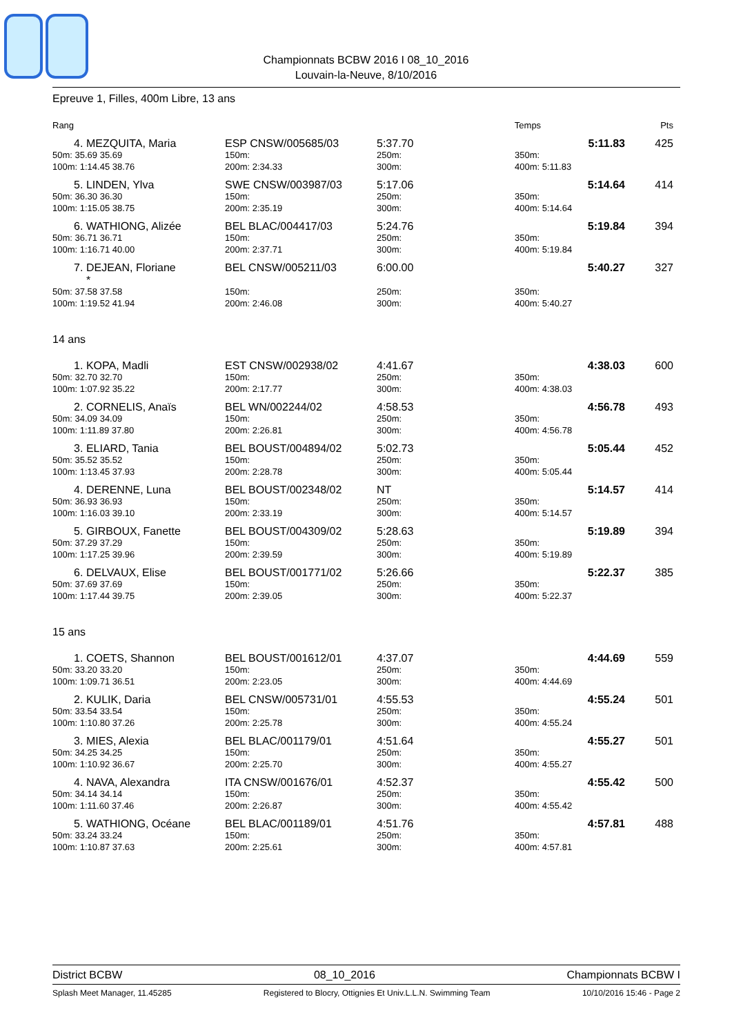Championnats BCBW 2016 I 08_10_2016
Louvain-la-Neuve, 8/10/2016
Epreuve 1, Filles, 400m Libre, 13 ans
| Rang | | Temps | Pts |
| 4. MEZQUITA, Maria | ESP CNSW/005685/03 | 5:37.70 | 5:11.83 | 425 |
| 50m: 35.69 35.69 | 150m: | 250m: | 350m: | |
| 100m: 1:14.45 38.76 | 200m: 2:34.33 | 300m: | 400m: 5:11.83 | |
| 5. LINDEN, Ylva | SWE CNSW/003987/03 | 5:17.06 | 5:14.64 | 414 |
| 50m: 36.30 36.30 | 150m: | 250m: | 350m: | |
| 100m: 1:15.05 38.75 | 200m: 2:35.19 | 300m: | 400m: 5:14.64 | |
| 6. WATHIONG, Alizée | BEL BLAC/004417/03 | 5:24.76 | 5:19.84 | 394 |
| 50m: 36.71 36.71 | 150m: | 250m: | 350m: | |
| 100m: 1:16.71 40.00 | 200m: 2:37.71 | 300m: | 400m: 5:19.84 | |
| 7. DEJEAN, Floriane * | BEL CNSW/005211/03 | 6:00.00 | 5:40.27 | 327 |
| 50m: 37.58 37.58 | 150m: | 250m: | 350m: | |
| 100m: 1:19.52 41.94 | 200m: 2:46.08 | 300m: | 400m: 5:40.27 | |
14 ans
| 1. KOPA, Madli | EST CNSW/002938/02 | 4:41.67 | 4:38.03 | 600 |
| 50m: 32.70 32.70 | 150m: | 250m: | 350m: | |
| 100m: 1:07.92 35.22 | 200m: 2:17.77 | 300m: | 400m: 4:38.03 | |
| 2. CORNELIS, Anaïs | BEL WN/002244/02 | 4:58.53 | 4:56.78 | 493 |
| 50m: 34.09 34.09 | 150m: | 250m: | 350m: | |
| 100m: 1:11.89 37.80 | 200m: 2:26.81 | 300m: | 400m: 4:56.78 | |
| 3. ELIARD, Tania | BEL BOUST/004894/02 | 5:02.73 | 5:05.44 | 452 |
| 50m: 35.52 35.52 | 150m: | 250m: | 350m: | |
| 100m: 1:13.45 37.93 | 200m: 2:28.78 | 300m: | 400m: 5:05.44 | |
| 4. DERENNE, Luna | BEL BOUST/002348/02 | NT | 5:14.57 | 414 |
| 50m: 36.93 36.93 | 150m: | 250m: | 350m: | |
| 100m: 1:16.03 39.10 | 200m: 2:33.19 | 300m: | 400m: 5:14.57 | |
| 5. GIRBOUX, Fanette | BEL BOUST/004309/02 | 5:28.63 | 5:19.89 | 394 |
| 50m: 37.29 37.29 | 150m: | 250m: | 350m: | |
| 100m: 1:17.25 39.96 | 200m: 2:39.59 | 300m: | 400m: 5:19.89 | |
| 6. DELVAUX, Elise | BEL BOUST/001771/02 | 5:26.66 | 5:22.37 | 385 |
| 50m: 37.69 37.69 | 150m: | 250m: | 350m: | |
| 100m: 1:17.44 39.75 | 200m: 2:39.05 | 300m: | 400m: 5:22.37 | |
15 ans
| 1. COETS, Shannon | BEL BOUST/001612/01 | 4:37.07 | 4:44.69 | 559 |
| 50m: 33.20 33.20 | 150m: | 250m: | 350m: | |
| 100m: 1:09.71 36.51 | 200m: 2:23.05 | 300m: | 400m: 4:44.69 | |
| 2. KULIK, Daria | BEL CNSW/005731/01 | 4:55.53 | 4:55.24 | 501 |
| 50m: 33.54 33.54 | 150m: | 250m: | 350m: | |
| 100m: 1:10.80 37.26 | 200m: 2:25.78 | 300m: | 400m: 4:55.24 | |
| 3. MIES, Alexia | BEL BLAC/001179/01 | 4:51.64 | 4:55.27 | 501 |
| 50m: 34.25 34.25 | 150m: | 250m: | 350m: | |
| 100m: 1:10.92 36.67 | 200m: 2:25.70 | 300m: | 400m: 4:55.27 | |
| 4. NAVA, Alexandra | ITA CNSW/001676/01 | 4:52.37 | 4:55.42 | 500 |
| 50m: 34.14 34.14 | 150m: | 250m: | 350m: | |
| 100m: 1:11.60 37.46 | 200m: 2:26.87 | 300m: | 400m: 4:55.42 | |
| 5. WATHIONG, Océane | BEL BLAC/001189/01 | 4:51.76 | 4:57.81 | 488 |
| 50m: 33.24 33.24 | 150m: | 250m: | 350m: | |
| 100m: 1:10.87 37.63 | 200m: 2:25.61 | 300m: | 400m: 4:57.81 | |
District BCBW 08_10_2016 Championnats BCBW I
Splash Meet Manager, 11.45285 Registered to Blocry, Ottignies Et Univ.L.L.N. Swimming Team 10/10/2016 15:46 - Page 2